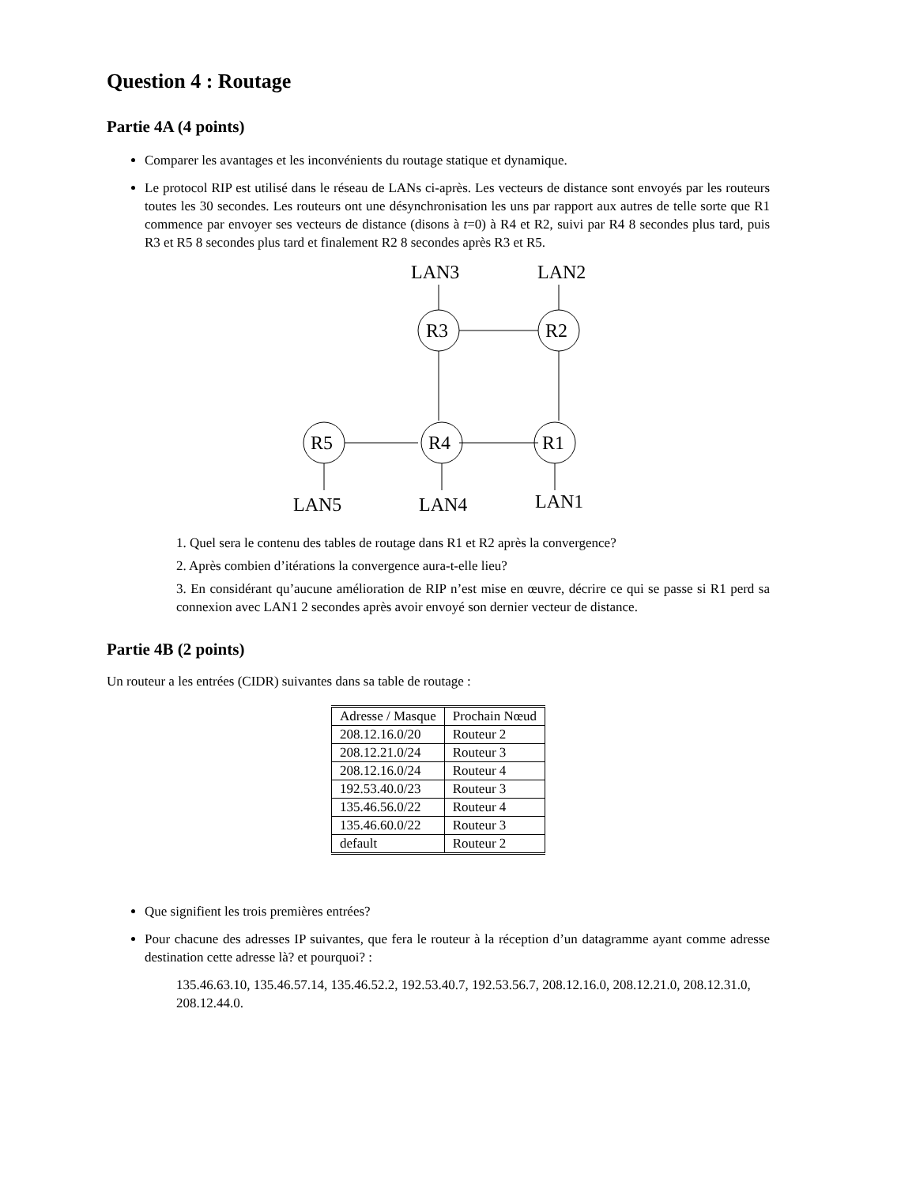Question 4 : Routage
Partie 4A (4 points)
Comparer les avantages et les inconvénients du routage statique et dynamique.
Le protocol RIP est utilisé dans le réseau de LANs ci-après. Les vecteurs de distance sont envoyés par les routeurs toutes les 30 secondes. Les routeurs ont une désynchronisation les uns par rapport aux autres de telle sorte que R1 commence par envoyer ses vecteurs de distance (disons à t=0) à R4 et R2, suivi par R4 8 secondes plus tard, puis R3 et R5 8 secondes plus tard et finalement R2 8 secondes après R3 et R5.
LAN3
LAN2
R3
R2
R5
R4
R1
LAN5
LAN4
LAN1
1. Quel sera le contenu des tables de routage dans R1 et R2 après la convergence?
2. Après combien d’itérations la convergence aura-t-elle lieu?
3. En considérant qu’aucune amélioration de RIP n’est mise en œuvre, décrire ce qui se passe si R1 perd sa connexion avec LAN1 2 secondes après avoir envoyé son dernier vecteur de distance.
Partie 4B (2 points)
Un routeur a les entrées (CIDR) suivantes dans sa table de routage :
| Adresse / Masque | Prochain Nœud |
| 208.12.16.0/20 | Routeur 2 |
| 208.12.21.0/24 | Routeur 3 |
| 208.12.16.0/24 | Routeur 4 |
| 192.53.40.0/23 | Routeur 3 |
| 135.46.56.0/22 | Routeur 4 |
| 135.46.60.0/22 | Routeur 3 |
| default | Routeur 2 |
Que signifient les trois premières entrées?
Pour chacune des adresses IP suivantes, que fera le routeur à la réception d’un datagramme ayant comme adresse destination cette adresse là? et pourquoi? :
135.46.63.10, 135.46.57.14, 135.46.52.2, 192.53.40.7, 192.53.56.7, 208.12.16.0, 208.12.21.0, 208.12.31.0, 208.12.44.0.